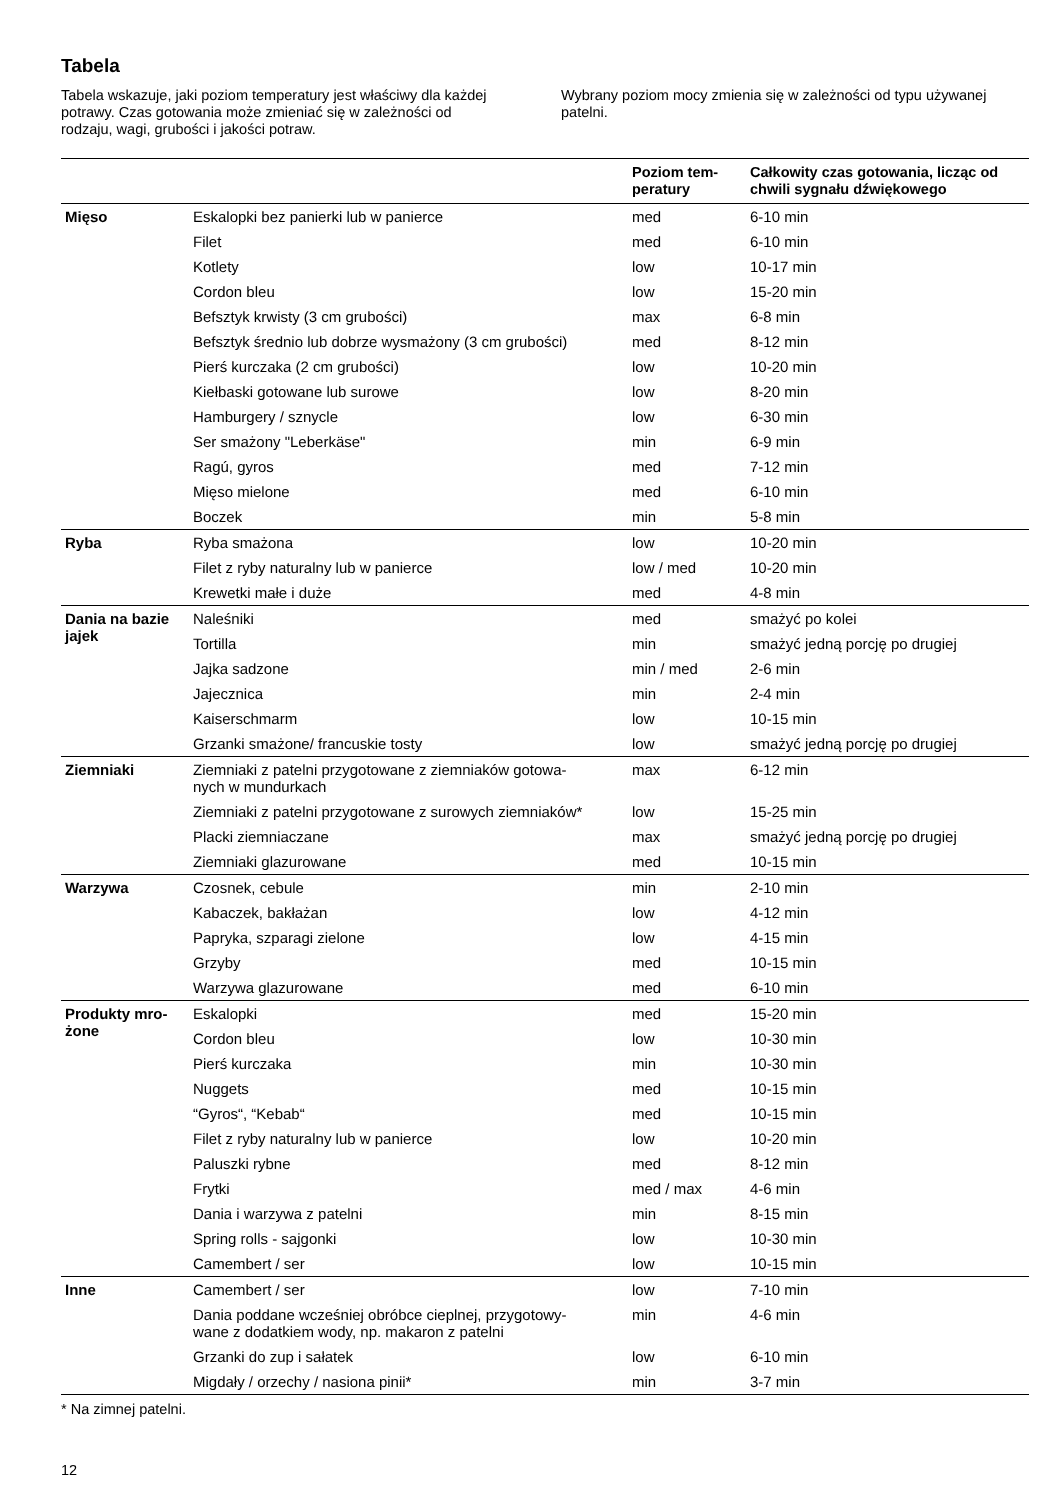Tabela
Tabela wskazuje, jaki poziom temperatury jest właściwy dla każdej potrawy. Czas gotowania może zmieniać się w zależności od rodzaju, wagi, grubości i jakości potraw.
Wybrany poziom mocy zmienia się w zależności od typu używanej patelni.
| | | Poziom tem- peratury | Całkowity czas gotowania, licząc od chwili sygnału dźwiękowego |
| --- | --- | --- | --- |
| Mięso | Eskalopki bez panierki lub w panierce | med | 6-10 min |
| | Filet | med | 6-10 min |
| | Kotlety | low | 10-17 min |
| | Cordon bleu | low | 15-20 min |
| | Befsztyk krwisty (3 cm grubości) | max | 6-8 min |
| | Befsztyk średnio lub dobrze wysmażony (3 cm grubości) | med | 8-12 min |
| | Pierś kurczaka (2 cm grubości) | low | 10-20 min |
| | Kiełbaski gotowane lub surowe | low | 8-20 min |
| | Hamburgery / sznycle | low | 6-30 min |
| | Ser smażony "Leberkäse" | min | 6-9 min |
| | Ragú, gyros | med | 7-12 min |
| | Mięso mielone | med | 6-10 min |
| | Boczek | min | 5-8 min |
| Ryba | Ryba smażona | low | 10-20 min |
| | Filet z ryby naturalny lub w panierce | low / med | 10-20 min |
| | Krewetki małe i duże | med | 4-8 min |
| Dania na bazie jajek | Naleśniki | med | smażyć po kolei |
| | Tortilla | min | smażyć jedną porcję po drugiej |
| | Jajka sadzone | min / med | 2-6 min |
| | Jajecznica | min | 2-4 min |
| | Kaiserschmarm | low | 10-15 min |
| | Grzanki smażone/ francuskie tosty | low | smażyć jedną porcję po drugiej |
| Ziemniaki | Ziemniaki z patelni przygotowane z ziemniaków gotowa- nych w mundurkach | max | 6-12 min |
| | Ziemniaki z patelni przygotowane z surowych ziemniaków* | low | 15-25 min |
| | Placki ziemniaczane | max | smażyć jedną porcję po drugiej |
| | Ziemniaki glazurowane | med | 10-15 min |
| Warzywa | Czosnek, cebule | min | 2-10 min |
| | Kabaczek, bakłażan | low | 4-12 min |
| | Papryka, szparagi zielone | low | 4-15 min |
| | Grzyby | med | 10-15 min |
| | Warzywa glazurowane | med | 6-10 min |
| Produkty mro- żone | Eskalopki | med | 15-20 min |
| | Cordon bleu | low | 10-30 min |
| | Pierś kurczaka | min | 10-30 min |
| | Nuggets | med | 10-15 min |
| | “Gyros“, “Kebab“ | med | 10-15 min |
| | Filet z ryby naturalny lub w panierce | low | 10-20 min |
| | Paluszki rybne | med | 8-12 min |
| | Frytki | med / max | 4-6 min |
| | Dania i warzywa z patelni | min | 8-15 min |
| | Spring rolls - sajgonki | low | 10-30 min |
| | Camembert / ser | low | 10-15 min |
| Inne | Camembert / ser | low | 7-10 min |
| | Dania poddane wcześniej obróbce cieplnej, przygotowy- wane z dodatkiem wody, np. makaron z patelni | min | 4-6 min |
| | Grzanki do zup i sałatek | low | 6-10 min |
| | Migdały / orzechy / nasiona pinii* | min | 3-7 min |
* Na zimnej patelni.
12